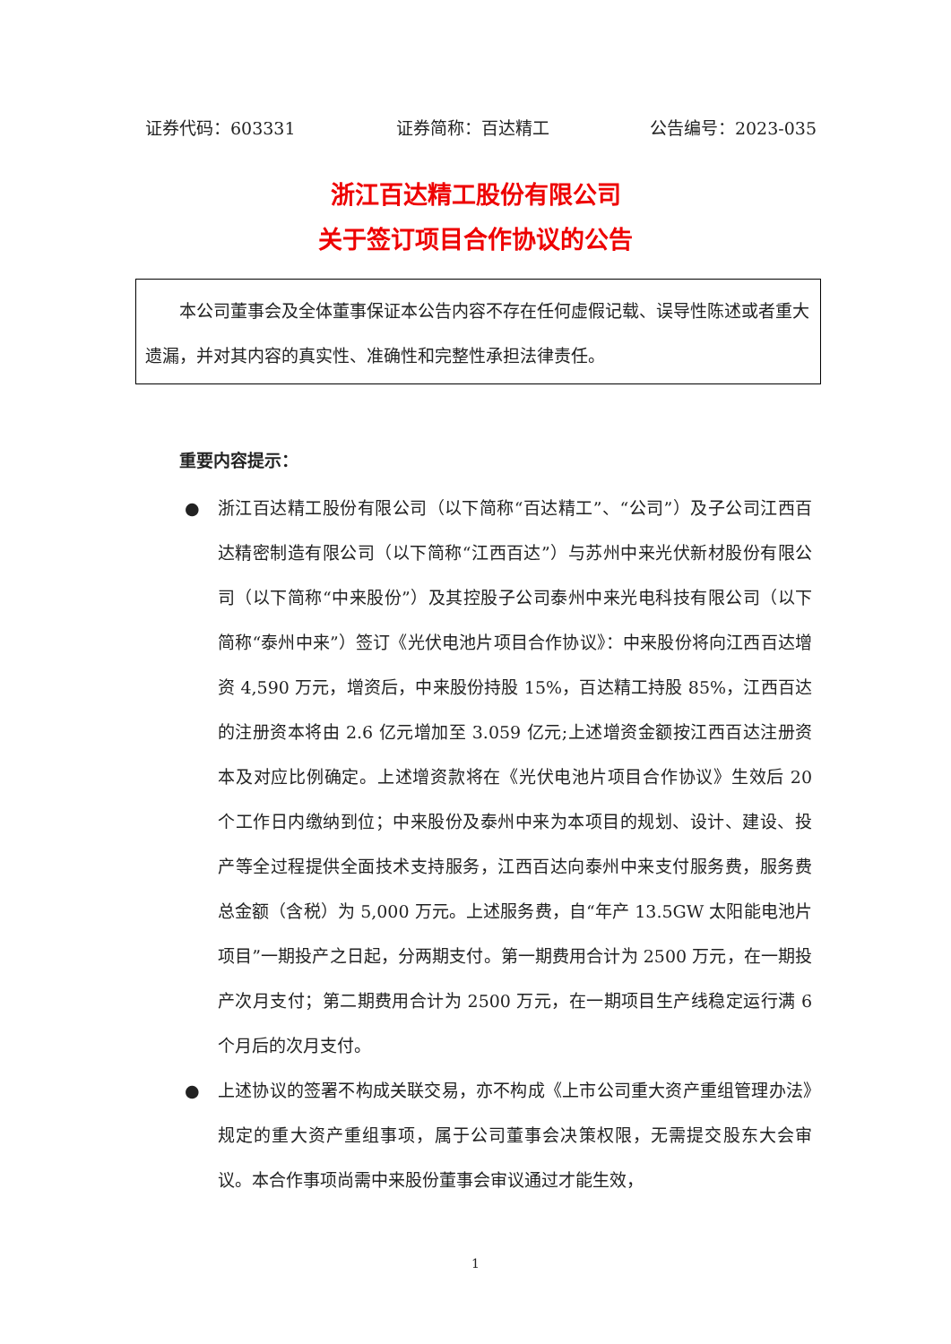证券代码：603331 证券简称：百达精工 公告编号：2023-035
浙江百达精工股份有限公司
关于签订项目合作协议的公告
本公司董事会及全体董事保证本公告内容不存在任何虚假记载、误导性陈述或者重大遗漏，并对其内容的真实性、准确性和完整性承担法律责任。
重要内容提示：
● 浙江百达精工股份有限公司（以下简称“百达精工”、“公司”）及子公司江西百达精密制造有限公司（以下简称“江西百达”）与苏州中来光伏新材股份有限公司（以下简称“中来股份”）及其控股子公司泰州中来光电科技有限公司（以下简称“泰州中来”）签订《光伏电池片项目合作协议》：中来股份将向江西百达增资 4,590 万元，增资后，中来股份持股 15%，百达精工持股 85%，江西百达的注册资本将由 2.6 亿元增加至 3.059 亿元;上述增资金额按江西百达注册资本及对应比例确定。上述增资款将在《光伏电池片项目合作协议》生效后 20 个工作日内缴纳到位；中来股份及泰州中来为本项目的规划、设计、建设、投产等全过程提供全面技术支持服务，江西百达向泰州中来支付服务费，服务费总金额（含税）为 5,000 万元。上述服务费，自“年产 13.5GW 太阳能电池片项目”一期投产之日起，分两期支付。第一期费用合计为 2500 万元，在一期投产次月支付；第二期费用合计为 2500 万元，在一期项目生产线稳定运行满 6 个月后的次月支付。
● 上述协议的签署不构成关联交易，亦不构成《上市公司重大资产重组管理办法》规定的重大资产重组事项，属于公司董事会决策权限，无需提交股东大会审议。本合作事项尚需中来股份董事会审议通过才能生效，
1